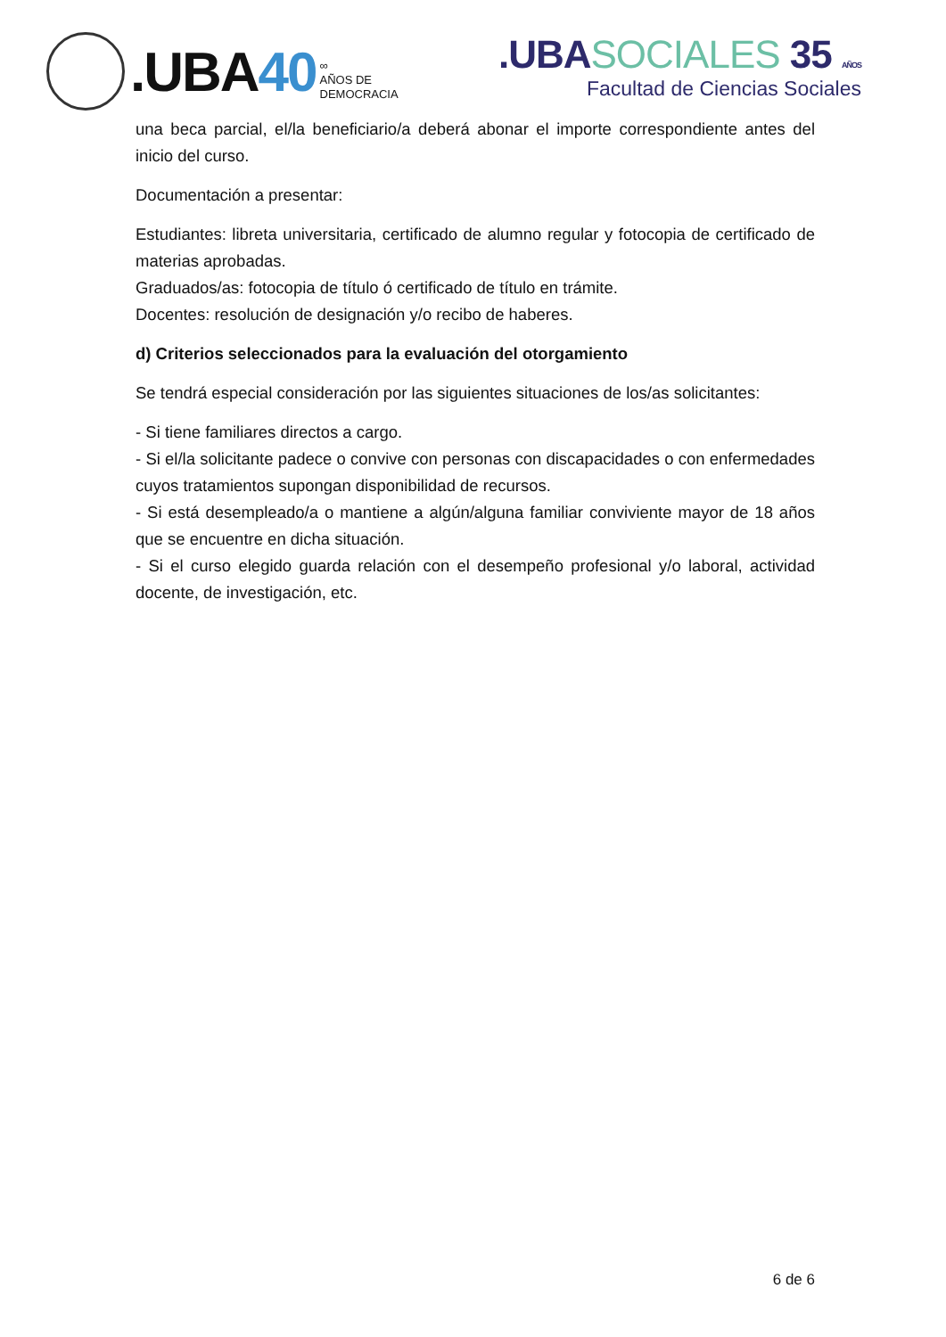.UBA40
∞
AÑOS DE
DEMOCRACIA
.UBASOCIALES 35 AÑOS
Facultad de Ciencias Sociales
una beca parcial, el/la beneficiario/a deberá abonar el importe correspondiente antes del inicio del curso.
Documentación a presentar:
Estudiantes: libreta universitaria, certificado de alumno regular y fotocopia de certificado de materias aprobadas.
Graduados/as: fotocopia de título ó certificado de título en trámite.
Docentes: resolución de designación y/o recibo de haberes.
d) Criterios seleccionados para la evaluación del otorgamiento
Se tendrá especial consideración por las siguientes situaciones de los/as solicitantes:
- Si tiene familiares directos a cargo.
- Si el/la solicitante padece o convive con personas con discapacidades o con enfermedades cuyos tratamientos supongan disponibilidad de recursos.
- Si está desempleado/a o mantiene a algún/alguna familiar conviviente mayor de 18 años que se encuentre en dicha situación.
- Si el curso elegido guarda relación con el desempeño profesional y/o laboral, actividad docente, de investigación, etc.
6 de 6